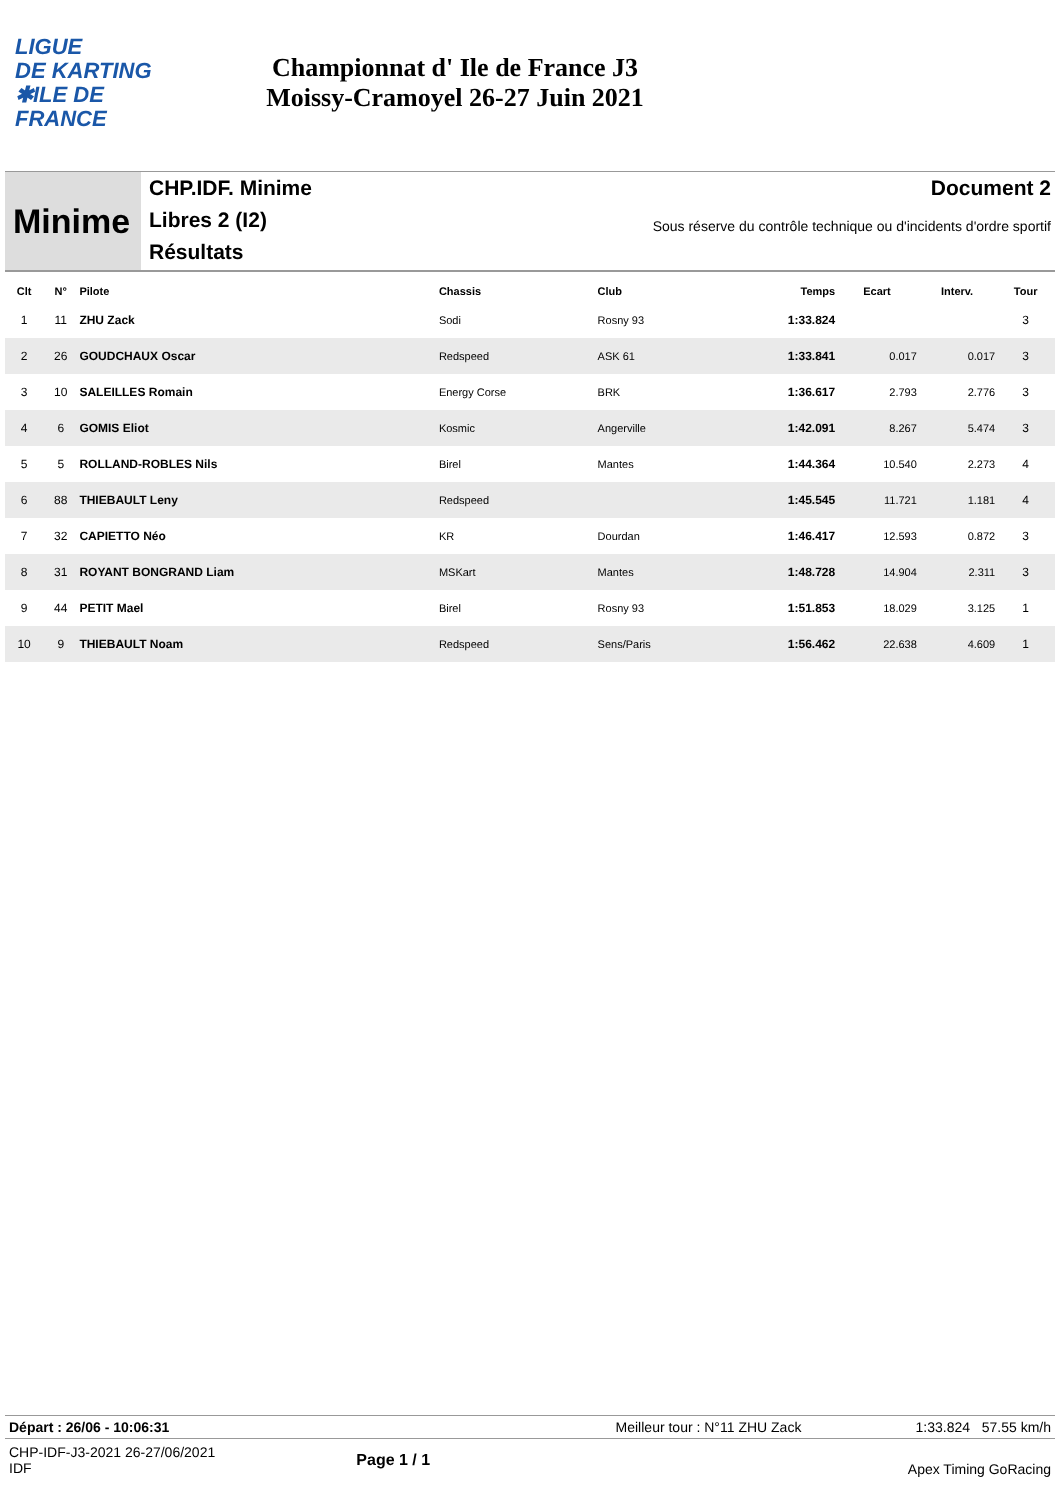LIGUE
DE KARTING
✱ILE DE
FRANCE
Championnat d' Ile de France J3
Moissy-Cramoyel 26-27 Juin 2021
Minime
CHP.IDF. Minime
Libres 2 (I2)
Résultats
Document 2
Sous réserve du contrôle technique ou d'incidents d'ordre sportif
| Clt | N° | Pilote | Chassis | Club | Temps | Ecart | Interv. | Tour |
| --- | --- | --- | --- | --- | --- | --- | --- | --- |
| 1 | 11 | ZHU Zack | Sodi | Rosny 93 | 1:33.824 | | | 3 |
| 2 | 26 | GOUDCHAUX Oscar | Redspeed | ASK 61 | 1:33.841 | 0.017 | 0.017 | 3 |
| 3 | 10 | SALEILLES Romain | Energy Corse | BRK | 1:36.617 | 2.793 | 2.776 | 3 |
| 4 | 6 | GOMIS Eliot | Kosmic | Angerville | 1:42.091 | 8.267 | 5.474 | 3 |
| 5 | 5 | ROLLAND-ROBLES Nils | Birel | Mantes | 1:44.364 | 10.540 | 2.273 | 4 |
| 6 | 88 | THIEBAULT Leny | Redspeed | | 1:45.545 | 11.721 | 1.181 | 4 |
| 7 | 32 | CAPIETTO Néo | KR | Dourdan | 1:46.417 | 12.593 | 0.872 | 3 |
| 8 | 31 | ROYANT BONGRAND Liam | MSKart | Mantes | 1:48.728 | 14.904 | 2.311 | 3 |
| 9 | 44 | PETIT Mael | Birel | Rosny 93 | 1:51.853 | 18.029 | 3.125 | 1 |
| 10 | 9 | THIEBAULT Noam | Redspeed | Sens/Paris | 1:56.462 | 22.638 | 4.609 | 1 |
Départ : 26/06 - 10:06:31 Meilleur tour : N°11 ZHU Zack 1:33.824 57.55 km/h
CHP-IDF-J3-2021 26-27/06/2021
IDF
Page 1 / 1
Apex Timing GoRacing